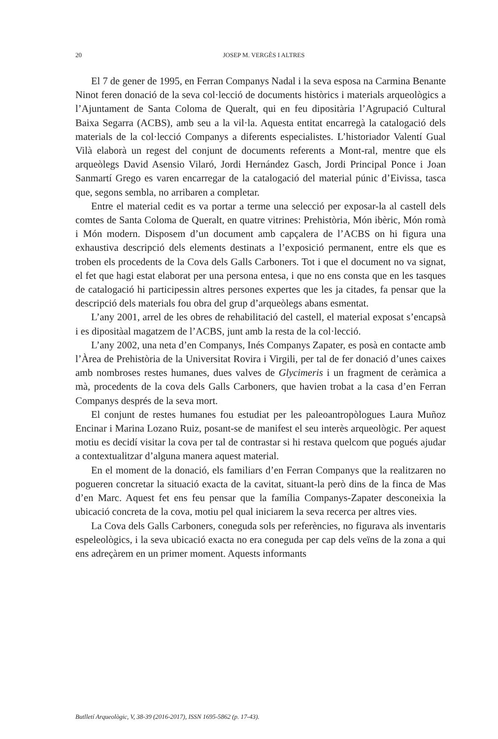20
JOSEP M. VERGÈS I ALTRES
El 7 de gener de 1995, en Ferran Companys Nadal i la seva esposa na Carmina Benante Ninot feren donació de la seva col·lecció de documents històrics i materials arqueològics a l’Ajuntament de Santa Coloma de Queralt, qui en feu dipositària l’Agrupació Cultural Baixa Segarra (ACBS), amb seu a la vil·la. Aquesta entitat encarregà la catalogació dels materials de la col·lecció Companys a diferents especialistes. L’historiador Valentí Gual Vilà elaborà un regest del conjunt de documents referents a Mont-ral, mentre que els arqueòlegs David Asensio Vilaró, Jordi Hernández Gasch, Jordi Principal Ponce i Joan Sanmartí Grego es varen encarregar de la catalogació del material púnic d’Eivissa, tasca que, segons sembla, no arribaren a completar.
Entre el material cedit es va portar a terme una selecció per exposar-la al castell dels comtes de Santa Coloma de Queralt, en quatre vitrines: Prehistòria, Món ibèric, Món romà i Món modern. Disposem d’un document amb capçalera de l’ACBS on hi figura una exhaustiva descripció dels elements destinats a l’exposició permanent, entre els que es troben els procedents de la Cova dels Galls Carboners. Tot i que el document no va signat, el fet que hagi estat elaborat per una persona entesa, i que no ens consta que en les tasques de catalogació hi participessin altres persones expertes que les ja citades, fa pensar que la descripció dels materials fou obra del grup d’arqueòlegs abans esmentat.
L’any 2001, arrel de les obres de rehabilitació del castell, el material exposat s’encapsà i es dipositàal magatzem de l’ACBS, junt amb la resta de la col·lecció.
L’any 2002, una neta d’en Companys, Inés Companys Zapater, es posà en contacte amb l’Àrea de Prehistòria de la Universitat Rovira i Virgili, per tal de fer donació d’unes caixes amb nombroses restes humanes, dues valves de Glycimeris i un fragment de ceràmica a mà, procedents de la cova dels Galls Carboners, que havien trobat a la casa d’en Ferran Companys després de la seva mort.
El conjunt de restes humanes fou estudiat per les paleoantropòlogues Laura Muñoz Encinar i Marina Lozano Ruiz, posant-se de manifest el seu interès arqueològic. Per aquest motiu es decidí visitar la cova per tal de contrastar si hi restava quelcom que pogués ajudar a contextualitzar d’alguna manera aquest material.
En el moment de la donació, els familiars d’en Ferran Companys que la realitzaren no pogueren concretar la situació exacta de la cavitat, situant-la però dins de la finca de Mas d’en Marc. Aquest fet ens feu pensar que la família Companys-Zapater desconeixia la ubicació concreta de la cova, motiu pel qual iniciarem la seva recerca per altres vies.
La Cova dels Galls Carboners, coneguda sols per referències, no figurava als inventaris espeleològics, i la seva ubicació exacta no era coneguda per cap dels veïns de la zona a qui ens adreçàrem en un primer moment. Aquests informants
Butlletí Arqueològic, V, 38-39 (2016-2017), ISSN 1695-5862 (p. 17-43).